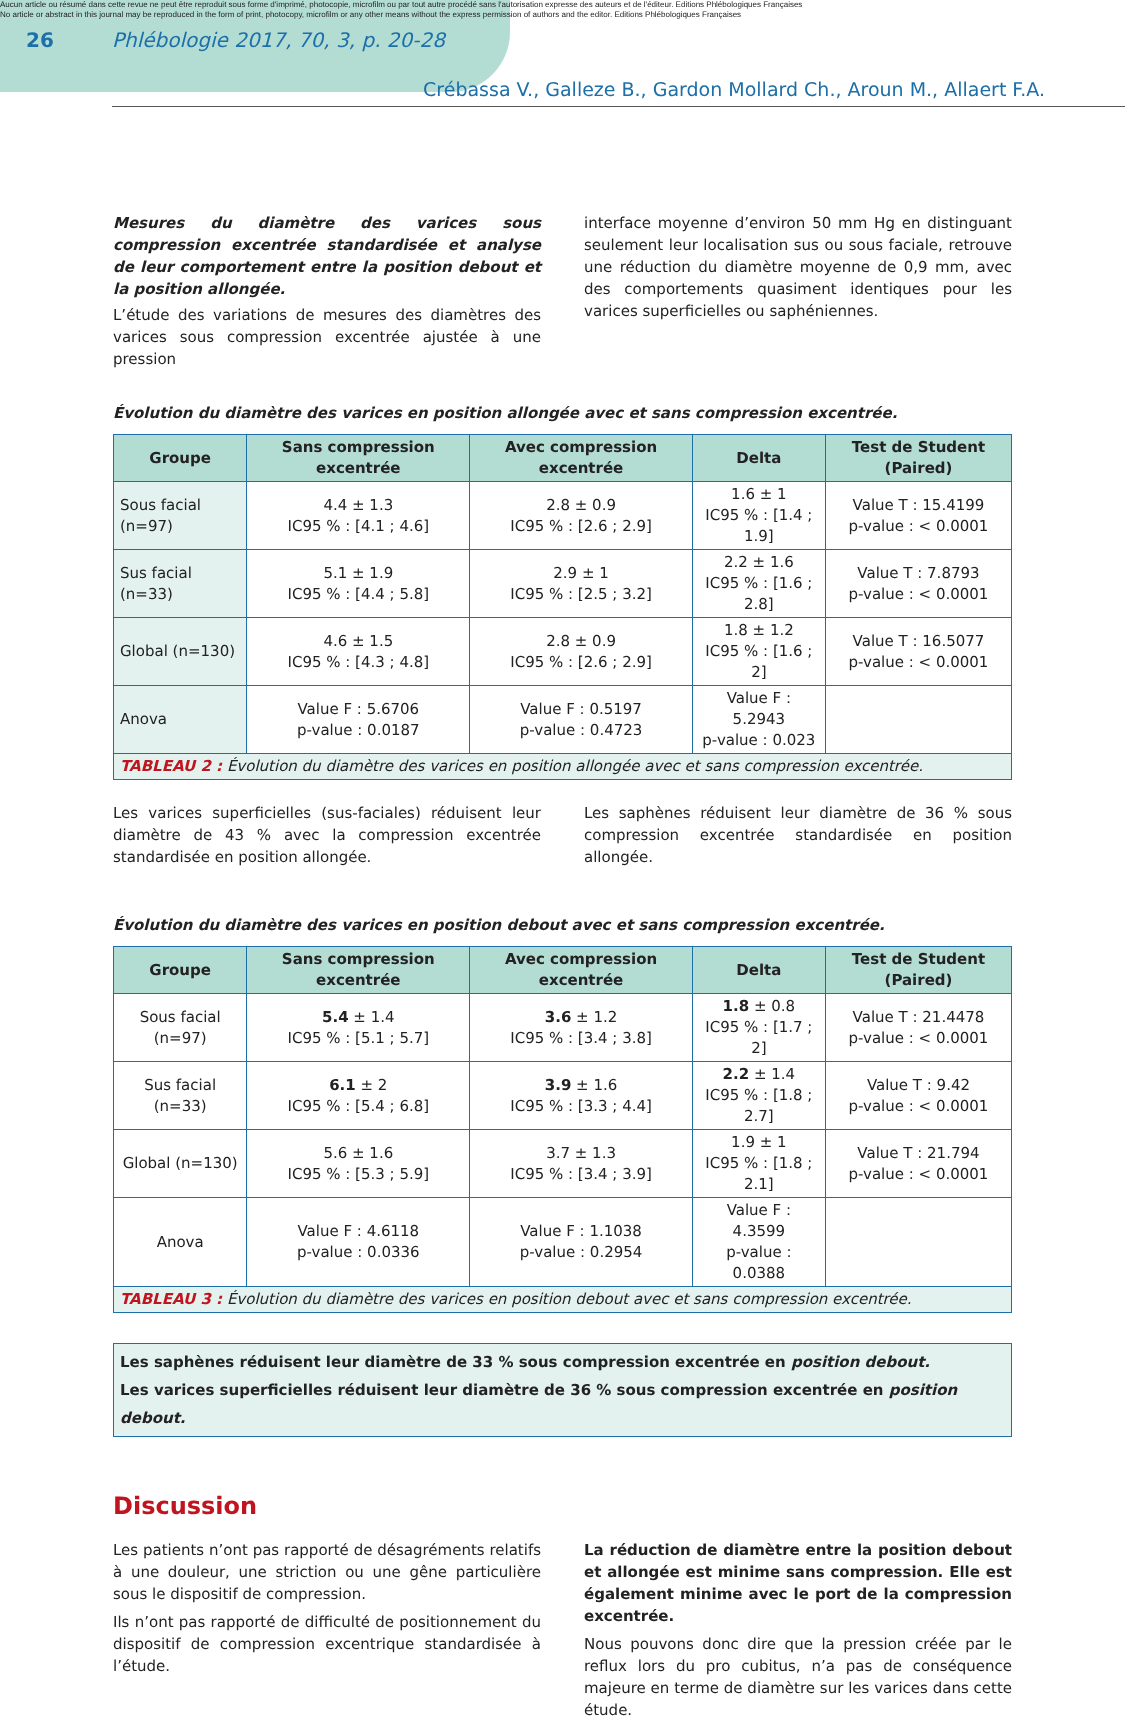Aucun article ou résumé dans cette revue ne peut être reproduit sous forme d'imprimé, photocopie, microfilm ou par tout autre procédé sans l'autorisation expresse des auteurs et de l'éditeur. Editions Phlébologiques Françaises
No article or abstract in this journal may be reproduced in the form of print, photocopy, microfilm or any other means without the express permission of authors and the editor. Editions Phlébologiques Françaises
26 Phlébologie 2017, 70, 3, p. 20-28
Crébassa V., Galleze B., Gardon Mollard Ch., Aroun M., Allaert F.A.
Mesures du diamètre des varices sous compression excentrée standardisée et analyse de leur comportement entre la position debout et la position allongée.
L’étude des variations de mesures des diamètres des varices sous compression excentrée ajustée à une pression
interface moyenne d’environ 50 mm Hg en distinguant seulement leur localisation sus ou sous faciale, retrouve une réduction du diamètre moyenne de 0,9 mm, avec des comportements quasiment identiques pour les varices superficielles ou saphéniennes.
Évolution du diamètre des varices en position allongée avec et sans compression excentrée.
| Groupe | Sans compression excentrée | Avec compression excentrée | Delta | Test de Student (Paired) |
| --- | --- | --- | --- | --- |
| Sous facial (n=97) | 4.4 ± 1.3 IC95 % : [4.1 ; 4.6] | 2.8 ± 0.9 IC95 % : [2.6 ; 2.9] | 1.6 ± 1 IC95 % : [1.4 ; 1.9] | Value T : 15.4199 p-value : < 0.0001 |
| Sus facial (n=33) | 5.1 ± 1.9 IC95 % : [4.4 ; 5.8] | 2.9 ± 1 IC95 % : [2.5 ; 3.2] | 2.2 ± 1.6 IC95 % : [1.6 ; 2.8] | Value T : 7.8793 p-value : < 0.0001 |
| Global (n=130) | 4.6 ± 1.5 IC95 % : [4.3 ; 4.8] | 2.8 ± 0.9 IC95 % : [2.6 ; 2.9] | 1.8 ± 1.2 IC95 % : [1.6 ; 2] | Value T : 16.5077 p-value : < 0.0001 |
| Anova | Value F : 5.6706 p-value : 0.0187 | Value F : 0.5197 p-value : 0.4723 | Value F : 5.2943 p-value : 0.023 | |
| TABLEAU 2 : Évolution du diamètre des varices en position allongée avec et sans compression excentrée. | | | | |
Les varices superficielles (sus-faciales) réduisent leur diamètre de 43 % avec la compression excentrée standardisée en position allongée.
Les saphènes réduisent leur diamètre de 36 % sous compression excentrée standardisée en position allongée.
Évolution du diamètre des varices en position debout avec et sans compression excentrée.
| Groupe | Sans compression excentrée | Avec compression excentrée | Delta | Test de Student (Paired) |
| --- | --- | --- | --- | --- |
| Sous facial (n=97) | 5.4 ± 1.4 IC95 % : [5.1 ; 5.7] | 3.6 ± 1.2 IC95 % : [3.4 ; 3.8] | 1.8 ± 0.8 IC95 % : [1.7 ; 2] | Value T : 21.4478 p-value : < 0.0001 |
| Sus facial (n=33) | 6.1 ± 2 IC95 % : [5.4 ; 6.8] | 3.9 ± 1.6 IC95 % : [3.3 ; 4.4] | 2.2 ± 1.4 IC95 % : [1.8 ; 2.7] | Value T : 9.42 p-value : < 0.0001 |
| Global (n=130) | 5.6 ± 1.6 IC95 % : [5.3 ; 5.9] | 3.7 ± 1.3 IC95 % : [3.4 ; 3.9] | 1.9 ± 1 IC95 % : [1.8 ; 2.1] | Value T : 21.794 p-value : < 0.0001 |
| Anova | Value F : 4.6118 p-value : 0.0336 | Value F : 1.1038 p-value : 0.2954 | Value F : 4.3599 p-value : 0.0388 | |
| TABLEAU 3 : Évolution du diamètre des varices en position debout avec et sans compression excentrée. | | | | |
Les saphènes réduisent leur diamètre de 33 % sous compression excentrée en position debout.
Les varices superficielles réduisent leur diamètre de 36 % sous compression excentrée en position debout.
Discussion
Les patients n’ont pas rapporté de désagréments relatifs à une douleur, une striction ou une gêne particulière sous le dispositif de compression.
Ils n’ont pas rapporté de difficulté de positionnement du dispositif de compression excentrique standardisée à l’étude.
La réduction de diamètre entre la position debout et allongée est minime sans compression. Elle est également minime avec le port de la compression excentrée.
Nous pouvons donc dire que la pression créée par le reflux lors du pro cubitus, n’a pas de conséquence majeure en terme de diamètre sur les varices dans cette étude.